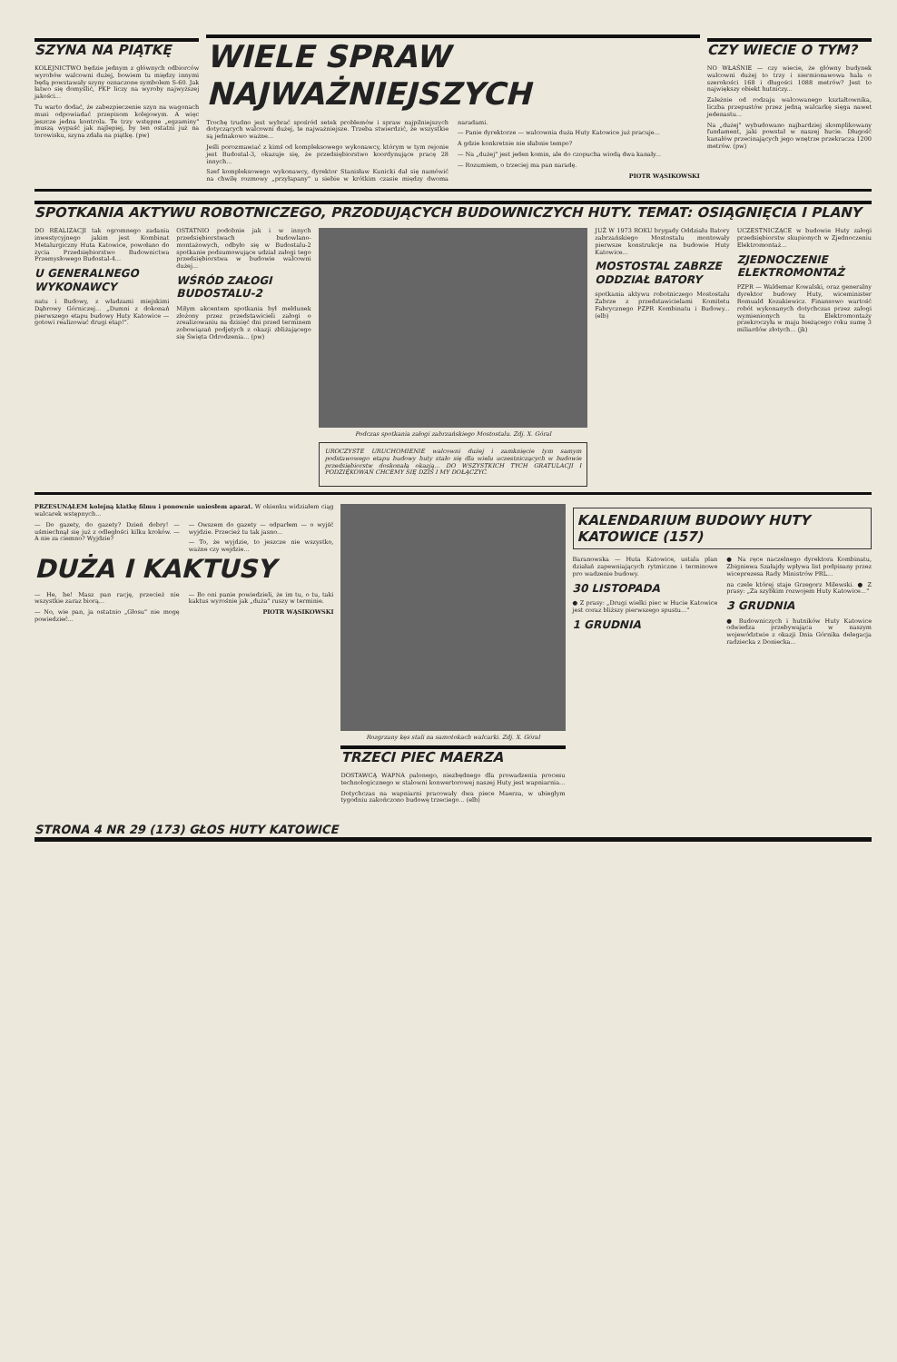SZYNA NA PIĄTKĘ
KOLEJNICTWO będzie jednym z głównych odbiorców wyrobów walcowni dużej, bowiem tu między innymi będą powstawały szyny oznaczone symbolem S-60. Jak łatwo się domyślić, PKP liczy na wyroby najwyższej jakości...
Tu warto dodać, że zabezpieczenie szyn na wagonach musi odpowiadać przepisom kolejowym. A więc jeszcze jedna kontrola. Te trzy wstępne „egzaminy" muszą wypaść jak najlepiej, by ten ostatni już na torowisku, szyna zdała na piątkę. (pw)
WIELE SPRAW NAJWAŻNIEJSZYCH
Trochę trudno jest wybrać spośród setek problemów i spraw najpilniejszych dotyczących walcowni dużej, te najważniejsze. Trzeba stwierdzić, że wszystkie są jednakowo ważne...
Jeśli porozmawiać z kimś od kompleksowego wykonawcy, którym w tym rejonie jest Budostal-3, okazuje się, że przedsiębiorstwo koordynujące pracę 28 innych...
Szef kompleksowego wykonawcy, dyrektor Stanisław Kunicki dał się namówić na chwilę rozmowy „przyłapany" u siebie w krótkim czasie między dwoma naradami.
— Panie dyrektorze — walcownia duża Huty Katowice już pracuje...
A gdzie konkretnie nie słabnie tempo?
— Na „dużej" jest jeden komin, ale do czopucha wiodą dwa kanały...
— Rozumiem, o trzeciej ma pan naradę.
PIOTR WĄSIKOWSKI
CZY WIECIE O TYM?
NO WŁAŚNIE — czy wiecie, że główny budynek walcowni dużej to trzy i siermionawowa hala o szerokości 168 i długości 1088 metrów? Jest to największy obiekt hutniczy...
Zależnie od rodzaju walcowanego kształtownika, liczba przepustów przez jedną walcarkę sięga nawet jedenastu...
Na „dużej" wybudowano najbardziej skomplikowany fundament, jaki powstał w naszej hucie. Długość kanałów przecinających jego wnętrze przekracza 1200 metrów. (pw)
SPOTKANIA AKTYWU ROBOTNICZEGO, PRZODUJĄCYCH BUDOWNICZYCH HUTY. TEMAT: OSIĄGNIĘCIA I PLANY
DO REALIZACJI tak ogromnego zadania inwestycyjnego jakim jest Kombinat Metalurgiczny Huta Katowice, powołano do życia Przedsiębiorstwo Budownictwa Przemysłowego Budostal-4...
U GENERALNEGO WYKONAWCY
natu i Budowy, z władzami miejskimi Dąbrowy Górniczej... „Dumni z dokonań pierwszego etapu budowy Huty Katowice — gotowi realizować drugi etap!".
OSTATNIO podobnie jak i w innych przedsiębiorstwach budowlano-montażowych, odbyło się w Budostalu-2 spotkanie podsumowujące udział załogi tego przedsiębiorstwa w budowie walcowni dużej...
WŚRÓD ZAŁOGI BUDOSTALU-2
Miłym akcentem spotkania był meldunek złożony przez przedstawicieli załogi o zrealizowaniu na dzisięć dni przed terminem zobowiązań podjętych z okazji zbliżającego się Święta Odrodzenia... (pw)
Podczas spotkania załogi zabrzańskiego Mostostalu. Zdj. X. Góral
UROCZYSTE URUCHOMIENIE walcowni dużej i zamknięcie tym samym podstawowego etapu budowy huty stało się dla wielu uczestniczących w budowie przedsiębiorstw doskonałą okazją... DO WSZYSTKICH TYCH GRATULACJI I PODZIĘKOWAŃ CHCEMY SIĘ DZIŚ I MY DOŁĄCZYĆ.
JUŻ W 1973 ROKU brygady Oddziału Batory zabrzańskiego Mostostalu montowały pierwsze konstrukcje na budowie Huty Katowice...
MOSTOSTAL ZABRZE ODDZIAŁ BATORY
spotkania aktywu robotniczego Mostostalu Zabrze z przedstawicielami Komitetu Fabrycznego PZPR Kombinatu i Budowy... (elb)
UCZESTNICZĄCE w budowie Huty załogi przedsiębiorstw skupionych w Zjednoczeniu Elektromontaż...
ZJEDNOCZENIE ELEKTROMONTAŻ
PZPR — Waldemar Kowalski, oraz generalny dyrektor budowy Huty, wiceminister Romuald Kozakiewicz. Finansowo wartość robót wykonanych dotychczas przez załogi wymienionych tu Elektromontaży przekroczyła w maju bieżącego roku sumę 3 miliardów złotych... (jk)
PRZESUNĄŁEM kolejną klatkę filmu i ponownie uniosłem aparat. W okienku widziałem ciąg walcarek wstępnych...
— Do gazety, do gazety? Dzień dobry! — uśmiechnął się już z odległości kilku kroków. — A nie za ciemno? Wyjdzie?
— Owszem do gazety — odparłem — o wyjść wyjdzie. Przecież tu tak jasno...
— To, że wyjdzie, to jeszcze nie wszystko, ważne czy wejdzie...
DUŻA I KAKTUSY
— He, he! Masz pan rację, przecież nie wszystkie zaraz biorą...
— No, wie pan, ja ostatnio „Głosu" nie mogę powiedzieć...
— Bo oni panie powiedzieli, że im tu, o tu, taki kaktus wyrośnie jak „duża" ruszy w terminie.
PIOTR WĄSIKOWSKI
Rozgrzany kęs stali na samotokach walcarki. Zdj. X. Góral
TRZECI PIEC MAERZA
DOSTAWCĄ WAPNA palonego, niezbędnego dla prowadzenia procesu technologicznego w stalowni konwertorowej naszej Huty jest wapniarnia...
Dotychczas na wapniarni pracowały dwa piece Maerza, w ubiegłym tygodniu zakończono budowę trzeciego... (elb)
KALENDARIUM BUDOWY HUTY KATOWICE (157)
Baranowska — Huta Katowice, ustala plan działań zapewniających rytmiczne i terminowe pro wadzenie budowy.
30 LISTOPADA
● Z prasy: „Drugi wielki piec w Hucie Katowice jest coraz bliższy pierwszego spustu..."
1 GRUDNIA
● Na ręce naczelnego dyrektora Kombinatu, Zbigniewa Szałajdy wpływa list podpisany przez wiceprezesa Rady Ministrów PRL...
na czele której staje Grzegorz Milewski. ● Z prasy: „Za szybkim rozwojem Huty Katowice..."
3 GRUDNIA
● Budowniczych i hutników Huty Katowice odwiedza przebywająca w naszym województwie z okazji Dnia Górnika delegacja radziecka z Doniecka...
STRONA 4 NR 29 (173) GŁOS HUTY KATOWICE